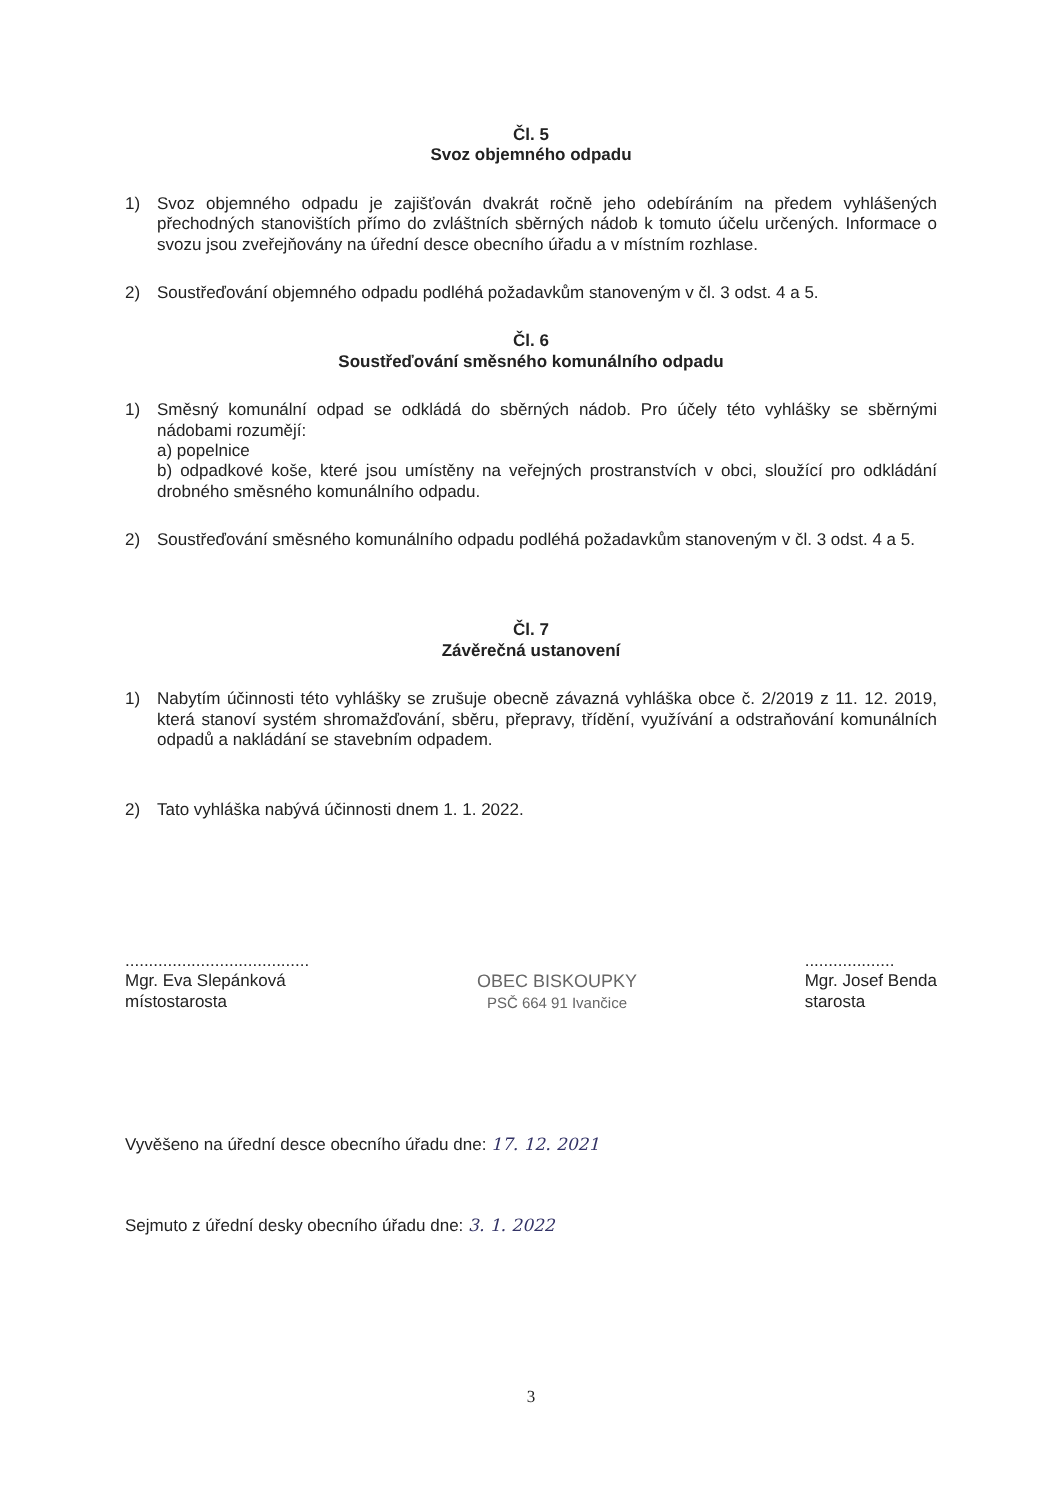Čl. 5
Svoz objemného odpadu
1) Svoz objemného odpadu je zajišťován dvakrát ročně jeho odebíráním na předem vyhlášených přechodných stanovištích přímo do zvláštních sběrných nádob k tomuto účelu určených. Informace o svozu jsou zveřejňovány na úřední desce obecního úřadu a v místním rozhlase.
2) Soustřeďování objemného odpadu podléhá požadavkům stanoveným v čl. 3 odst. 4 a 5.
Čl. 6
Soustřeďování směsného komunálního odpadu
1) Směsný komunální odpad se odkládá do sběrných nádob. Pro účely této vyhlášky se sběrnými nádobami rozumějí:
a) popelnice
b) odpadkové koše, které jsou umístěny na veřejných prostranstvích v obci, sloužící pro odkládání drobného směsného komunálního odpadu.
2) Soustřeďování směsného komunálního odpadu podléhá požadavkům stanoveným v čl. 3 odst. 4 a 5.
Čl. 7
Závěrečná ustanovení
1) Nabytím účinnosti této vyhlášky se zrušuje obecně závazná vyhláška obce č. 2/2019 z 11. 12. 2019, která stanoví systém shromažďování, sběru, přepravy, třídění, využívání a odstraňování komunálních odpadů a nakládání se stavebním odpadem.
2) Tato vyhláška nabývá účinnosti dnem 1. 1. 2022.
.......................................
Mgr. Eva Slepánková
místostarosta
OBEC BISKOUPKY
PSČ 664 91 Ivančice
...................
Mgr. Josef Benda
starosta
Vyvěšeno na úřední desce obecního úřadu dne: 17. 12. 2021
Sejmuto z úřední desky obecního úřadu dne: 3. 1. 2022
3